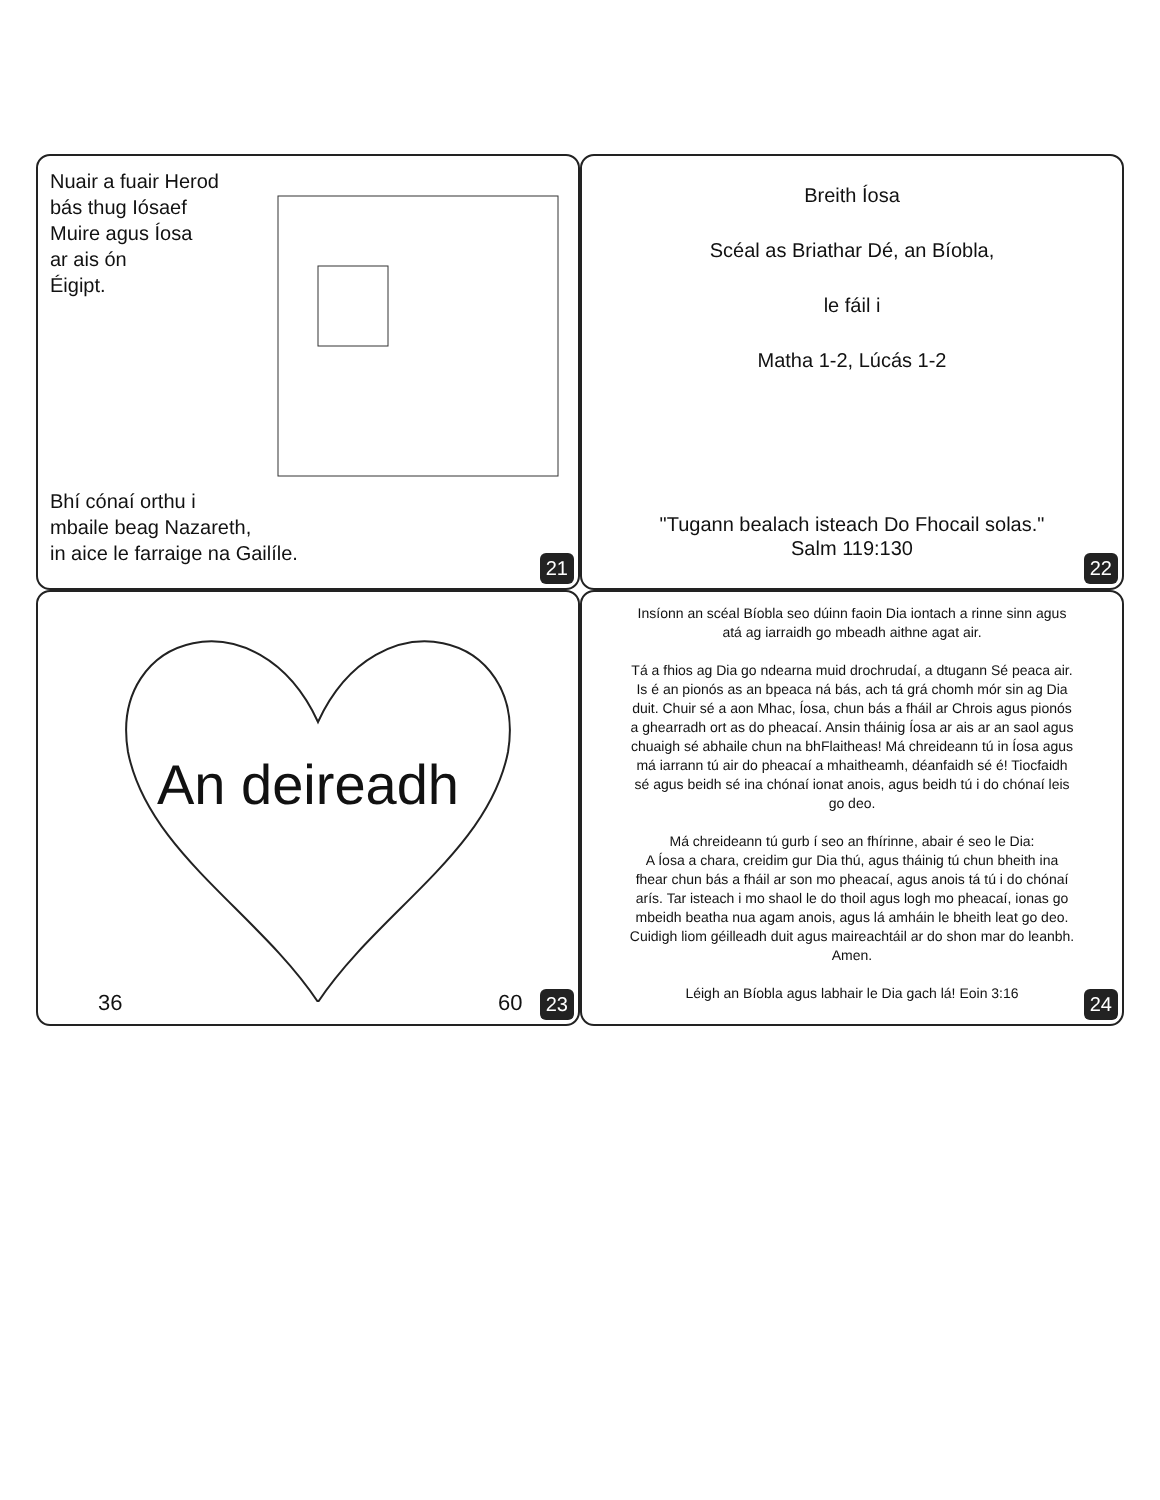Nuair a fuair Herod
bás thug Iósaef
Muire agus Íosa
ar ais ón
Éigipt.
Bhí cónaí orthu i
mbaile beag Nazareth,
in aice le farraige na Gailíle.
21
Breith Íosa
Scéal as Briathar Dé, an Bíobla,
le fáil i
Matha 1-2, Lúcás 1-2
"Tugann bealach isteach Do Fhocail solas."
Salm 119:130
22
An deireadh
36 60 23
Insíonn an scéal Bíobla seo dúinn faoin Dia iontach a rinne sinn agus atá ag iarraidh go mbeadh aithne agat air.
Tá a fhios ag Dia go ndearna muid drochrudaí, a dtugann Sé peaca air. Is é an pionós as an bpeaca ná bás, ach tá grá chomh mór sin ag Dia duit. Chuir sé a aon Mhac, Íosa, chun bás a fháil ar Chrois agus pionós a ghearradh ort as do pheacaí. Ansin tháinig Íosa ar ais ar an saol agus chuaigh sé abhaile chun na bhFlaitheas! Má chreideann tú in Íosa agus má iarrann tú air do pheacaí a mhaitheamh, déanfaidh sé é! Tiocfaidh sé agus beidh sé ina chónaí ionat anois, agus beidh tú i do chónaí leis go deo.
Má chreideann tú gurb í seo an fhírinne, abair é seo le Dia:
A Íosa a chara, creidim gur Dia thú, agus tháinig tú chun bheith ina fhear chun bás a fháil ar son mo pheacaí, agus anois tá tú i do chónaí arís. Tar isteach i mo shaol le do thoil agus logh mo pheacaí, ionas go mbeidh beatha nua agam anois, agus lá amháin le bheith leat go deo. Cuidigh liom géilleadh duit agus maireachtáil ar do shon mar do leanbh. Amen.
Léigh an Bíobla agus labhair le Dia gach lá! Eoin 3:16
24